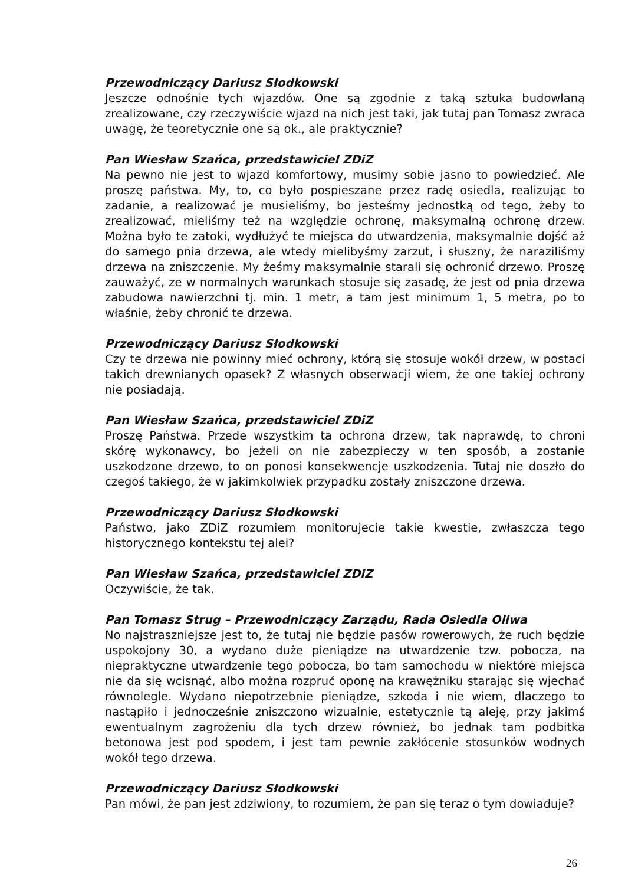Przewodniczący Dariusz Słodkowski
Jeszcze odnośnie tych wjazdów. One są zgodnie z taką sztuka budowlaną zrealizowane, czy rzeczywiście wjazd na nich jest taki, jak tutaj pan Tomasz zwraca uwagę, że teoretycznie one są ok., ale praktycznie?
Pan Wiesław Szańca, przedstawiciel ZDiZ
Na pewno nie jest to wjazd komfortowy, musimy sobie jasno to powiedzieć. Ale proszę państwa. My, to, co było pospieszane przez radę osiedla, realizując to zadanie, a realizować je musieliśmy, bo jesteśmy jednostką od tego, żeby to zrealizować, mieliśmy też na względzie ochronę, maksymalną ochronę drzew. Można było te zatoki, wydłużyć te miejsca do utwardzenia, maksymalnie dojść aż do samego pnia drzewa, ale wtedy mielibyśmy zarzut, i słuszny, że naraziliśmy drzewa na zniszczenie. My żeśmy maksymalnie starali się ochronić drzewo. Proszę zauważyć, ze w normalnych warunkach stosuje się zasadę, że jest od pnia drzewa zabudowa nawierzchni tj. min. 1 metr, a tam jest minimum 1, 5 metra, po to właśnie, żeby chronić te drzewa.
Przewodniczący Dariusz Słodkowski
Czy te drzewa nie powinny mieć ochrony, którą się stosuje wokół drzew, w postaci takich drewnianych opasek? Z własnych obserwacji wiem, że one takiej ochrony nie posiadają.
Pan Wiesław Szańca, przedstawiciel ZDiZ
Proszę Państwa. Przede wszystkim ta ochrona drzew, tak naprawdę, to chroni skórę wykonawcy, bo jeżeli on nie zabezpieczy w ten sposób, a zostanie uszkodzone drzewo, to on ponosi konsekwencje uszkodzenia. Tutaj nie doszło do czegoś takiego, że w jakimkolwiek przypadku zostały zniszczone drzewa.
Przewodniczący Dariusz Słodkowski
Państwo, jako ZDiZ rozumiem monitorujecie takie kwestie, zwłaszcza tego historycznego kontekstu tej alei?
Pan Wiesław Szańca, przedstawiciel ZDiZ
Oczywiście, że tak.
Pan Tomasz Strug – Przewodniczący Zarządu, Rada Osiedla Oliwa
No najstraszniejsze jest to, że tutaj nie będzie pasów rowerowych, że ruch będzie uspokojony 30, a wydano duże pieniądze na utwardzenie tzw. pobocza, na niepraktyczne utwardzenie tego pobocza, bo tam samochodu w niektóre miejsca nie da się wcisnąć, albo można rozpruć oponę na krawężniku starając się wjechać równolegle. Wydano niepotrzebnie pieniądze, szkoda i nie wiem, dlaczego to nastąpiło i jednocześnie zniszczono wizualnie, estetycznie tą aleję, przy jakimś ewentualnym zagrożeniu dla tych drzew również, bo jednak tam podbitka betonowa jest pod spodem, i jest tam pewnie zakłócenie stosunków wodnych wokół tego drzewa.
Przewodniczący Dariusz Słodkowski
Pan mówi, że pan jest zdziwiony, to rozumiem, że pan się teraz o tym dowiaduje?
26